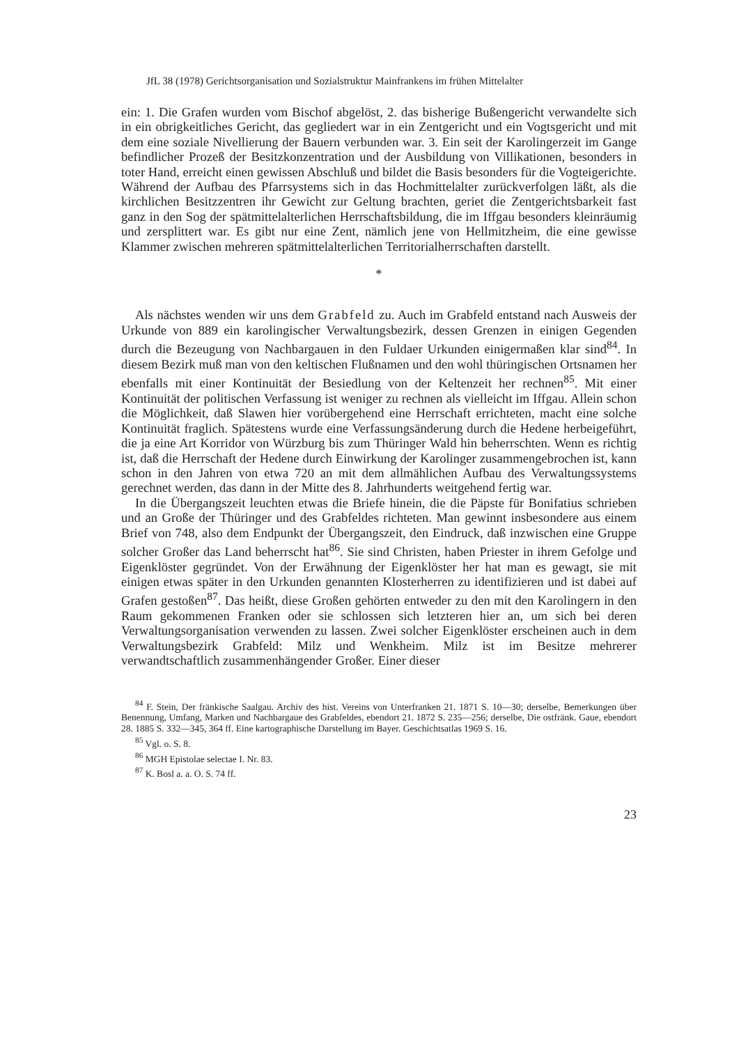JfL 38 (1978) Gerichtsorganisation und Sozialstruktur Mainfrankens im frühen Mittelalter
ein: 1. Die Grafen wurden vom Bischof abgelöst, 2. das bisherige Bußengericht verwandelte sich in ein obrigkeitliches Gericht, das gegliedert war in ein Zentgericht und ein Vogtsgericht und mit dem eine soziale Nivellierung der Bauern verbunden war. 3. Ein seit der Karolingerzeit im Gange befindlicher Prozeß der Besitzkonzentration und der Ausbildung von Villikationen, besonders in toter Hand, erreicht einen gewissen Abschluß und bildet die Basis besonders für die Vogteigerichte. Während der Aufbau des Pfarrsystems sich in das Hochmittelalter zurückverfolgen läßt, als die kirchlichen Besitzzentren ihr Gewicht zur Geltung brachten, geriet die Zentgerichtsbarkeit fast ganz in den Sog der spätmittelalterlichen Herrschaftsbildung, die im Iffgau besonders kleinräumig und zersplittert war. Es gibt nur eine Zent, nämlich jene von Hellmitzheim, die eine gewisse Klammer zwischen mehreren spätmittelalterlichen Territorialherrschaften darstellt.
*
Als nächstes wenden wir uns dem Grabfeld zu. Auch im Grabfeld entstand nach Ausweis der Urkunde von 889 ein karolingischer Verwaltungsbezirk, dessen Grenzen in einigen Gegenden durch die Bezeugung von Nachbargauen in den Fuldaer Urkunden einigermaßen klar sind<sup>84</sup>. In diesem Bezirk muß man von den keltischen Flußnamen und den wohl thüringischen Ortsnamen her ebenfalls mit einer Kontinuität der Besiedlung von der Keltenzeit her rechnen<sup>85</sup>. Mit einer Kontinuität der politischen Verfassung ist weniger zu rechnen als vielleicht im Iffgau. Allein schon die Möglichkeit, daß Slawen hier vorübergehend eine Herrschaft errichteten, macht eine solche Kontinuität fraglich. Spätestens wurde eine Verfassungsänderung durch die Hedene herbeigeführt, die ja eine Art Korridor von Würzburg bis zum Thüringer Wald hin beherrschten. Wenn es richtig ist, daß die Herrschaft der Hedene durch Einwirkung der Karolinger zusammengebrochen ist, kann schon in den Jahren von etwa 720 an mit dem allmählichen Aufbau des Verwaltungssystems gerechnet werden, das dann in der Mitte des 8. Jahrhunderts weitgehend fertig war.
In die Übergangszeit leuchten etwas die Briefe hinein, die die Päpste für Bonifatius schrieben und an Große der Thüringer und des Grabfeldes richteten. Man gewinnt insbesondere aus einem Brief von 748, also dem Endpunkt der Übergangszeit, den Eindruck, daß inzwischen eine Gruppe solcher Großer das Land beherrscht hat<sup>86</sup>. Sie sind Christen, haben Priester in ihrem Gefolge und Eigenklöster gegründet. Von der Erwähnung der Eigenklöster her hat man es gewagt, sie mit einigen etwas später in den Urkunden genannten Klosterherren zu identifizieren und ist dabei auf Grafen gestoßen<sup>87</sup>. Das heißt, diese Großen gehörten entweder zu den mit den Karolingern in den Raum gekommenen Franken oder sie schlossen sich letzteren hier an, um sich bei deren Verwaltungsorganisation verwenden zu lassen. Zwei solcher Eigenklöster erscheinen auch in dem Verwaltungsbezirk Grabfeld: Milz und Wenkheim. Milz ist im Besitze mehrerer verwandtschaftlich zusammenhängender Großer. Einer dieser
<sup>84</sup> F. Stein, Der fränkische Saalgau. Archiv des hist. Vereins von Unterfranken 21. 1871 S. 10—30; derselbe, Bemerkungen über Benennung, Umfang, Marken und Nachbargaue des Grabfeldes, ebendort 21. 1872 S. 235—256; derselbe, Die ostfränk. Gaue, ebendort 28. 1885 S. 332—345, 364 ff. Eine kartographische Darstellung im Bayer. Geschichtsatlas 1969 S. 16.
<sup>85</sup> Vgl. o. S. 8.
<sup>86</sup> MGH Epistolae selectae I. Nr. 83.
<sup>87</sup> K. Bosl a. a. O. S. 74 ff.
23